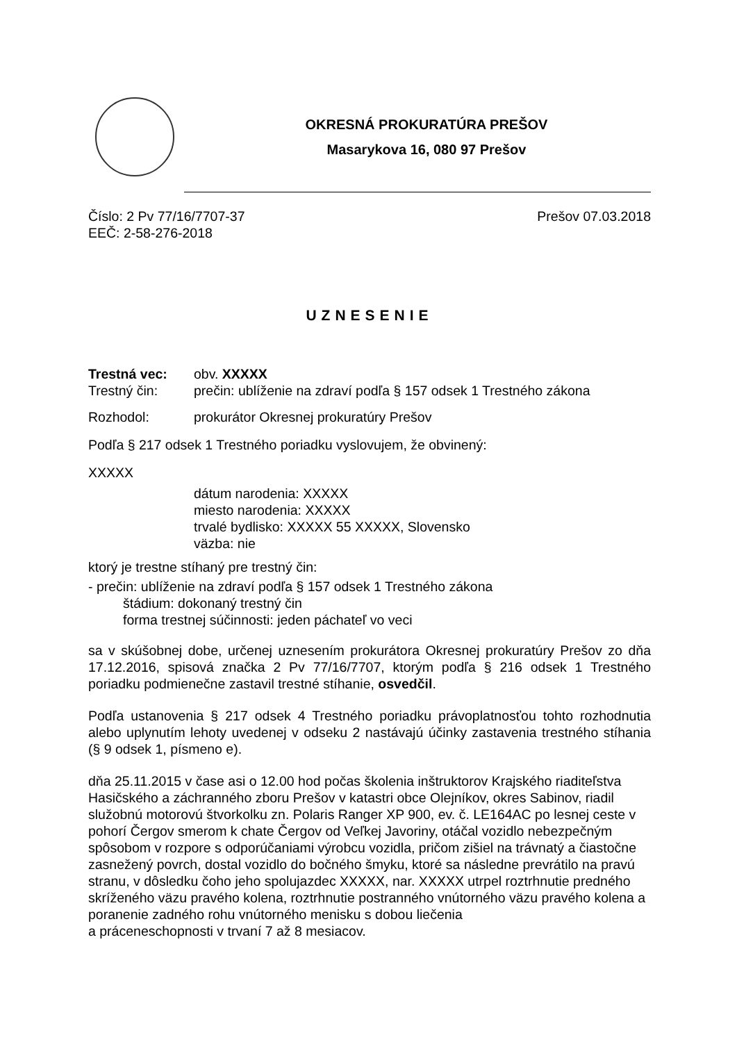OKRESNÁ PROKURATÚRA PREŠOV
Masarykova 16, 080 97 Prešov
Číslo: 2 Pv 77/16/7707-37
EEČ: 2-58-276-2018
Prešov 07.03.2018
UZNESENIE
Trestná vec: obv. XXXXX
Trestný čin: prečin: ublíženie na zdraví podľa § 157 odsek 1 Trestného zákona
Rozhodol: prokurátor Okresnej prokuratúry Prešov
Podľa § 217 odsek 1 Trestného poriadku vyslovujem, že obvinený:
XXXXX
dátum narodenia: XXXXX
miesto narodenia: XXXXX
trvalé bydlisko: XXXXX 55 XXXXX, Slovensko
väzba: nie
ktorý je trestne stíhaný pre trestný čin:
- prečin: ublíženie na zdraví podľa § 157 odsek 1 Trestného zákona
štádium: dokonaný trestný čin
forma trestnej súčinnosti: jeden páchateľ vo veci
sa v skúšobnej dobe, určenej uznesením prokurátora Okresnej prokuratúry Prešov zo dňa 17.12.2016, spisová značka 2 Pv 77/16/7707, ktorým podľa § 216 odsek 1 Trestného poriadku podmienečne zastavil trestné stíhanie, osvedčil.
Podľa ustanovenia § 217 odsek 4 Trestného poriadku právoplatnosťou tohto rozhodnutia alebo uplynutím lehoty uvedenej v odseku 2 nastávajú účinky zastavenia trestného stíhania (§ 9 odsek 1, písmeno e).
dňa 25.11.2015 v čase asi o 12.00 hod počas školenia inštruktorov Krajského riaditeľstva Hasičského a záchranného zboru Prešov v katastri obce Olejníkov, okres Sabinov, riadil služobnú motorovú štvorkolku zn. Polaris Ranger XP 900, ev. č. LE164AC po lesnej ceste v pohorí Čergov smerom k chate Čergov od Veľkej Javoriny, otáčal vozidlo nebezpečným spôsobom v rozpore s odporúčaniami výrobcu vozidla, pričom zišiel na trávnatý a čiastočne zasnežený povrch, dostal vozidlo do bočného šmyku, ktoré sa následne prevrátilo na pravú stranu, v dôsledku čoho jeho spolujazdec XXXXX, nar. XXXXX utrpel roztrhnutie predného
skríženého väzu pravého kolena, roztrhnutie postranného vnútorného väzu pravého kolena a poranenie zadného rohu vnútorného menisku s dobou liečenia
a práceneschopnosti v trvaní 7 až 8 mesiacov.